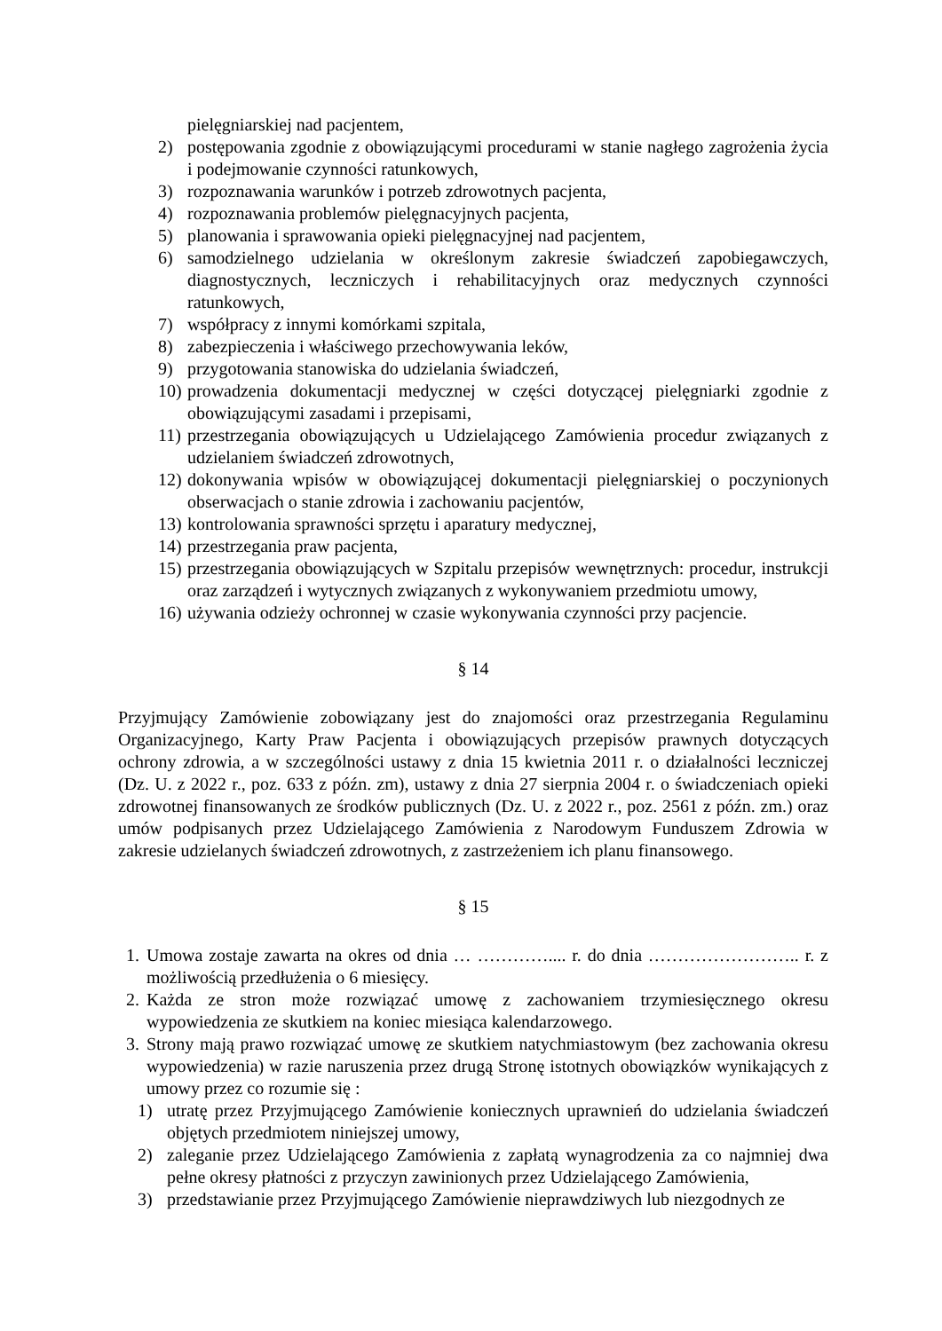pielęgniarskiej nad pacjentem,
2) postępowania zgodnie z obowiązującymi procedurami w stanie nagłego zagrożenia życia i podejmowanie czynności ratunkowych,
3) rozpoznawania warunków i potrzeb zdrowotnych pacjenta,
4) rozpoznawania problemów pielęgnacyjnych pacjenta,
5) planowania i sprawowania opieki pielęgnacyjnej nad pacjentem,
6) samodzielnego udzielania w określonym zakresie świadczeń zapobiegawczych, diagnostycznych, leczniczych i rehabilitacyjnych oraz medycznych czynności ratunkowych,
7) współpracy z innymi komórkami szpitala,
8) zabezpieczenia i właściwego przechowywania leków,
9) przygotowania stanowiska do udzielania świadczeń,
10) prowadzenia dokumentacji medycznej w części dotyczącej pielęgniarki zgodnie z obowiązującymi zasadami i przepisami,
11) przestrzegania obowiązujących u Udzielającego Zamówienia procedur związanych z udzielaniem świadczeń zdrowotnych,
12) dokonywania wpisów w obowiązującej dokumentacji pielęgniarskiej o poczynionych obserwacjach o stanie zdrowia i zachowaniu pacjentów,
13) kontrolowania sprawności sprzętu i aparatury medycznej,
14) przestrzegania praw pacjenta,
15) przestrzegania obowiązujących w Szpitalu przepisów wewnętrznych: procedur, instrukcji oraz zarządzeń i wytycznych związanych z wykonywaniem przedmiotu umowy,
16) używania odzieży ochronnej w czasie wykonywania czynności przy pacjencie.
§ 14
Przyjmujący Zamówienie zobowiązany jest do znajomości oraz przestrzegania Regulaminu Organizacyjnego, Karty Praw Pacjenta i obowiązujących przepisów prawnych dotyczących ochrony zdrowia, a w szczególności ustawy z dnia 15 kwietnia 2011 r. o działalności leczniczej (Dz. U. z 2022 r., poz. 633 z późn. zm), ustawy z dnia 27 sierpnia 2004 r. o świadczeniach opieki zdrowotnej finansowanych ze środków publicznych (Dz. U. z 2022 r., poz. 2561 z późn. zm.) oraz umów podpisanych przez Udzielającego Zamówienia z Narodowym Funduszem Zdrowia w zakresie udzielanych świadczeń zdrowotnych, z zastrzeżeniem ich planu finansowego.
§ 15
1. Umowa zostaje zawarta na okres od dnia … ………….... r. do dnia …………………….. r. z możliwością przedłużenia o 6 miesięcy.
2. Każda ze stron może rozwiązać umowę z zachowaniem trzymiesięcznego okresu wypowiedzenia ze skutkiem na koniec miesiąca kalendarzowego.
3. Strony mają prawo rozwiązać umowę ze skutkiem natychmiastowym (bez zachowania okresu wypowiedzenia) w razie naruszenia przez drugą Stronę istotnych obowiązków wynikających z umowy przez co rozumie się :
1) utratę przez Przyjmującego Zamówienie koniecznych uprawnień do udzielania świadczeń objętych przedmiotem niniejszej umowy,
2) zaleganie przez Udzielającego Zamówienia z zapłatą wynagrodzenia za co najmniej dwa pełne okresy płatności z przyczyn zawinionych przez Udzielającego Zamówienia,
3) przedstawianie przez Przyjmującego Zamówienie nieprawdziwych lub niezgodnych ze